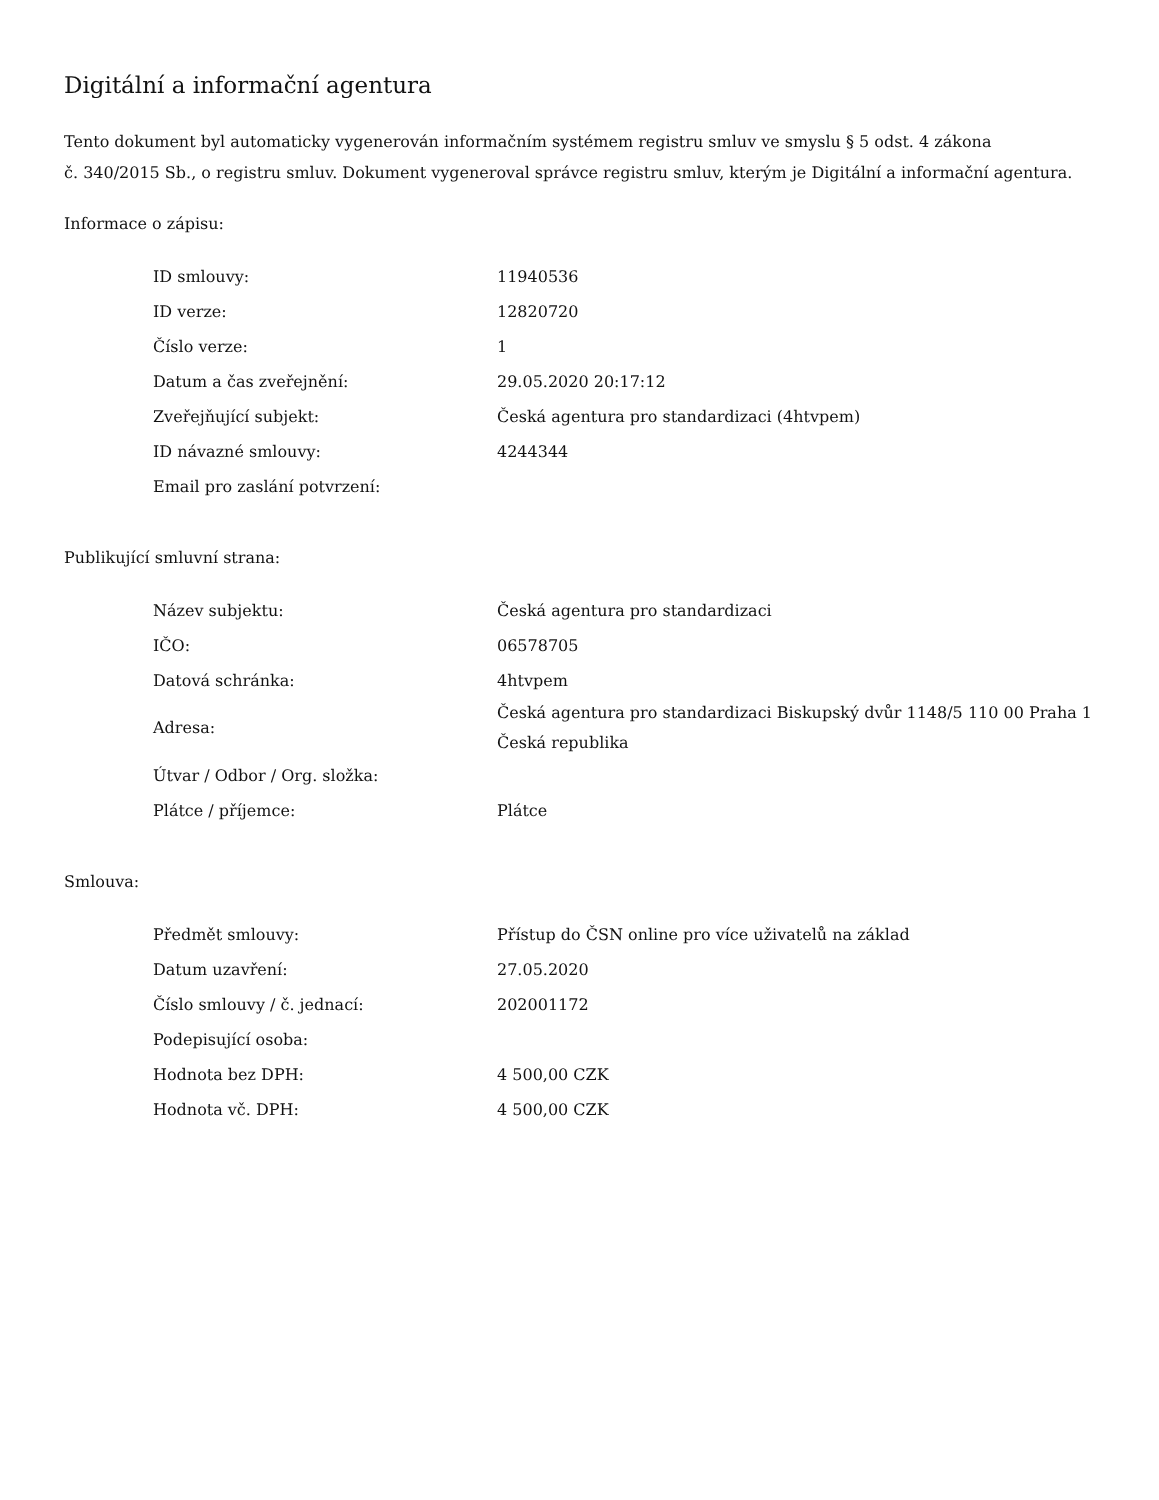Digitální a informační agentura
Tento dokument byl automaticky vygenerován informačním systémem registru smluv ve smyslu § 5 odst. 4 zákona
č. 340/2015 Sb., o registru smluv. Dokument vygeneroval správce registru smluv, kterým je Digitální a informační agentura.
Informace o zápisu:
| ID smlouvy: | 11940536 |
| ID verze: | 12820720 |
| Číslo verze: | 1 |
| Datum a čas zveřejnění: | 29.05.2020 20:17:12 |
| Zveřejňující subjekt: | Česká agentura pro standardizaci (4htvpem) |
| ID návazné smlouvy: | 4244344 |
| Email pro zaslání potvrzení: | |
Publikující smluvní strana:
| Název subjektu: | Česká agentura pro standardizaci |
| IČO: | 06578705 |
| Datová schránka: | 4htvpem |
| Adresa: | Česká agentura pro standardizaci Biskupský dvůr 1148/5 110 00 Praha 1 Česká republika |
| Útvar / Odbor / Org. složka: | |
| Plátce / příjemce: | Plátce |
Smlouva:
| Předmět smlouvy: | Přístup do ČSN online pro více uživatelů na základ |
| Datum uzavření: | 27.05.2020 |
| Číslo smlouvy / č. jednací: | 202001172 |
| Podepisující osoba: | |
| Hodnota bez DPH: | 4 500,00 CZK |
| Hodnota vč. DPH: | 4 500,00 CZK |